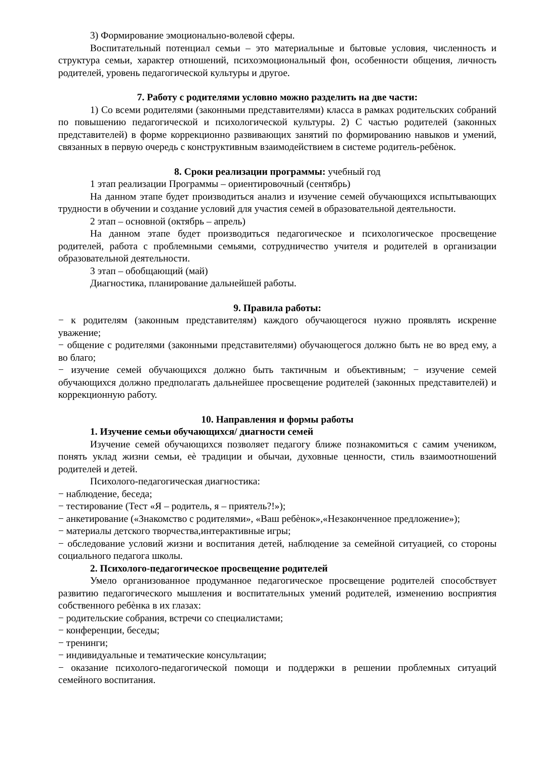3) Формирование эмоционально-волевой сферы.
Воспитательный потенциал семьи – это материальные и бытовые условия, численность и структура семьи, характер отношений, психоэмоциональный фон, особенности общения, личность родителей, уровень педагогической культуры и другое.
7. Работу с родителями условно можно разделить на две части:
1) Со всеми родителями (законными представителями) класса в рамках родительских собраний по повышению педагогической и психологической культуры. 2) С частью родителей (законных представителей) в форме коррекционно развивающих занятий по формированию навыков и умений, связанных в первую очередь с конструктивным взаимодействием в системе родитель-ребѐнок.
8. Сроки реализации программы: учебный год
1 этап реализации Программы – ориентировочный (сентябрь)
На данном этапе будет производиться анализ и изучение семей обучающихся испытывающих трудности в обучении и создание условий для участия семей в образовательной деятельности.
2 этап – основной (октябрь – апрель)
На данном этапе будет производиться педагогическое и психологическое просвещение родителей, работа с проблемными семьями, сотрудничество учителя и родителей в организации образовательной деятельности.
3 этап – обобщающий (май)
Диагностика, планирование дальнейшей работы.
9. Правила работы:
− к родителям (законным представителям) каждого обучающегося нужно проявлять искренне уважение;
− общение с родителями (законными представителями) обучающегося должно быть не во вред ему, а во благо;
− изучение семей обучающихся должно быть тактичным и объективным; − изучение семей обучающихся должно предполагать дальнейшее просвещение родителей (законных представителей) и коррекционную работу.
10. Направления и формы работы
1. Изучение семьи обучающихся/ диагности семей
Изучение семей обучающихся позволяет педагогу ближе познакомиться с самим учеником, понять уклад жизни семьи, еѐ традиции и обычаи, духовные ценности, стиль взаимоотношений родителей и детей.
Психолого-педагогическая диагностика:
− наблюдение, беседа;
− тестирование (Тест «Я – родитель, я – приятель?!»);
− анкетирование («Знакомство с родителями», «Ваш ребѐнок»,«Незаконченное предложение»);
− материалы детского творчества,интерактивные игры;
− обследование условий жизни и воспитания детей, наблюдение за семейной ситуацией, со стороны социального педагога школы.
2. Психолого-педагогическое просвещение родителей
Умело организованное продуманное педагогическое просвещение родителей способствует развитию педагогического мышления и воспитательных умений родителей, изменению восприятия собственного ребѐнка в их глазах:
− родительские собрания, встречи со специалистами;
− конференции, беседы;
− тренинги;
− индивидуальные и тематические консультации;
− оказание психолого-педагогической помощи и поддержки в решении проблемных ситуаций семейного воспитания.